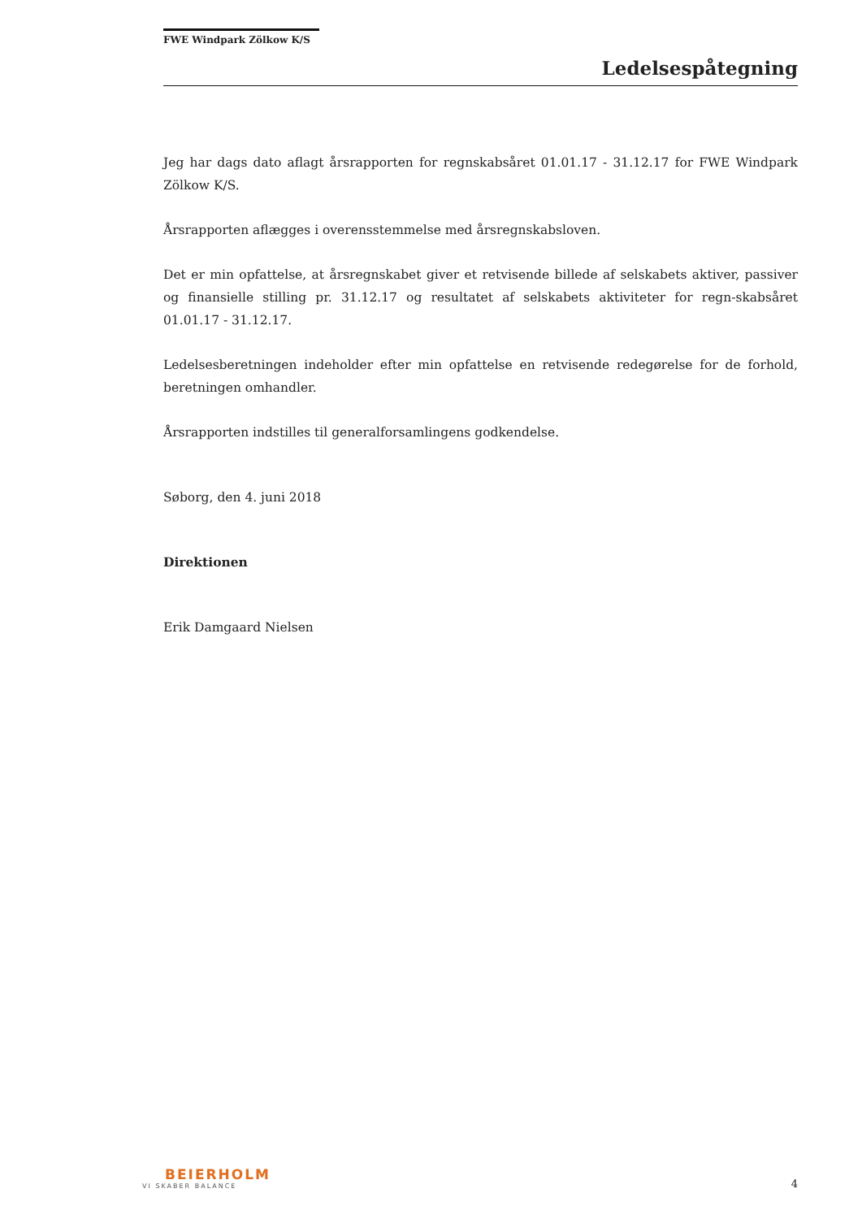FWE Windpark Zölkow K/S
Ledelsespåtegning
Jeg har dags dato aflagt årsrapporten for regnskabsåret 01.01.17 - 31.12.17 for FWE Windpark Zölkow K/S.
Årsrapporten aflægges i overensstemmelse med årsregnskabsloven.
Det er min opfattelse, at årsregnskabet giver et retvisende billede af selskabets aktiver, passiver og finansielle stilling pr. 31.12.17 og resultatet af selskabets aktiviteter for regn-skabsåret 01.01.17 - 31.12.17.
Ledelsesberetningen indeholder efter min opfattelse en retvisende redegørelse for de forhold, beretningen omhandler.
Årsrapporten indstilles til generalforsamlingens godkendelse.
Søborg, den 4. juni 2018
Direktionen
Erik Damgaard Nielsen
BEIERHOLM
VI SKABER BALANCE
4